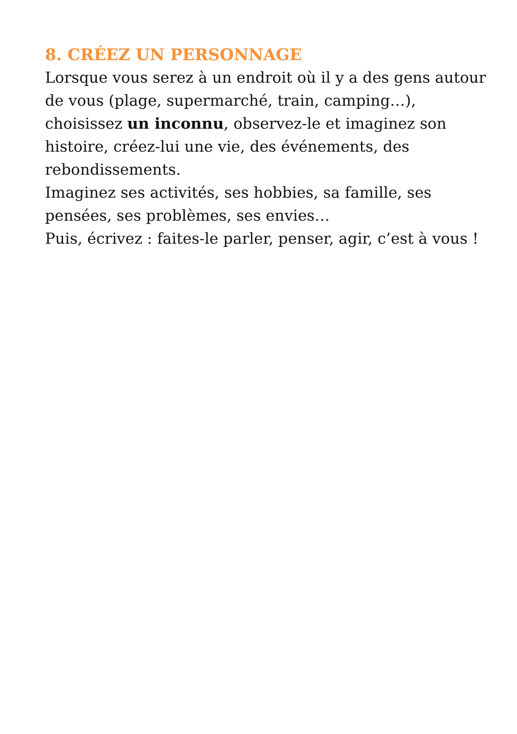8. CRÉEZ UN PERSONNAGE
Lorsque vous serez à un endroit où il y a des gens autour de vous (plage, supermarché, train, camping…), choisissez un inconnu, observez-le et imaginez son histoire, créez-lui une vie, des événements, des rebondissements.
Imaginez ses activités, ses hobbies, sa famille, ses pensées, ses problèmes, ses envies…
Puis, écrivez : faites-le parler, penser, agir, c’est à vous !